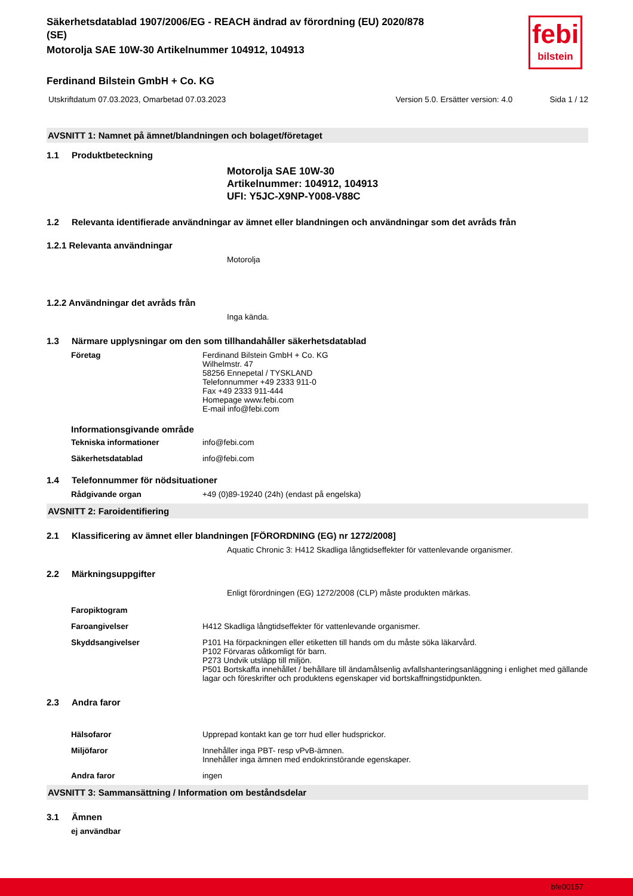febi
bilstein
Säkerhetsdatablad 1907/2006/EG - REACH ändrad av förordning (EU) 2020/878
(SE)
Motorolja SAE 10W-30 Artikelnummer 104912, 104913
Ferdinand Bilstein GmbH + Co. KG
Utskriftdatum 07.03.2023, Omarbetad 07.03.2023 Version 5.0. Ersätter version: 4.0 Sida 1 / 12
AVSNITT 1: Namnet på ämnet/blandningen och bolaget/företaget
1.1 Produktbeteckning
Motorolja SAE 10W-30
Artikelnummer: 104912, 104913
UFI: Y5JC-X9NP-Y008-V88C
1.2 Relevanta identifierade användningar av ämnet eller blandningen och användningar som det avråds från
1.2.1 Relevanta användningar
Motorolja
1.2.2 Användningar det avråds från
Inga kända.
1.3 Närmare upplysningar om den som tillhandahåller säkerhetsdatablad
Företag Ferdinand Bilstein GmbH + Co. KG
Wilhelmstr. 47
58256 Ennepetal / TYSKLAND
Telefonnummer +49 2333 911-0
Fax +49 2333 911-444
Homepage www.febi.com
E-mail info@febi.com
Informationsgivande område
Tekniska informationer info@febi.com
Säkerhetsdatablad info@febi.com
1.4 Telefonnummer för nödsituationer
Rådgivande organ +49 (0)89-19240 (24h) (endast på engelska)
AVSNITT 2: Faroidentifiering
2.1 Klassificering av ämnet eller blandningen [FÖRORDNING (EG) nr 1272/2008]
Aquatic Chronic 3: H412 Skadliga långtidseffekter för vattenlevande organismer.
2.2 Märkningsuppgifter
Enligt förordningen (EG) 1272/2008 (CLP) måste produkten märkas.
Faropiktogram
Faroangivelser H412 Skadliga långtidseffekter för vattenlevande organismer.
Skyddsangivelser P101 Ha förpackningen eller etiketten till hands om du måste söka läkarvård.
P102 Förvaras oåtkomligt för barn.
P273 Undvik utsläpp till miljön.
P501 Bortskaffa innehållet / behållare till ändamålsenlig avfallshanteringsanläggning i enlighet med gällande lagar och föreskrifter och produktens egenskaper vid bortskaffningstidpunkten.
2.3 Andra faror
Hälsofaror Upprepad kontakt kan ge torr hud eller hudsprickor.
Miljöfaror Innehåller inga PBT- resp vPvB-ämnen.
Innehåller inga ämnen med endokrinstörande egenskaper.
Andra faror ingen
AVSNITT 3: Sammansättning / Information om beståndsdelar
3.1 Ämnen
ej användbar
bfe00157